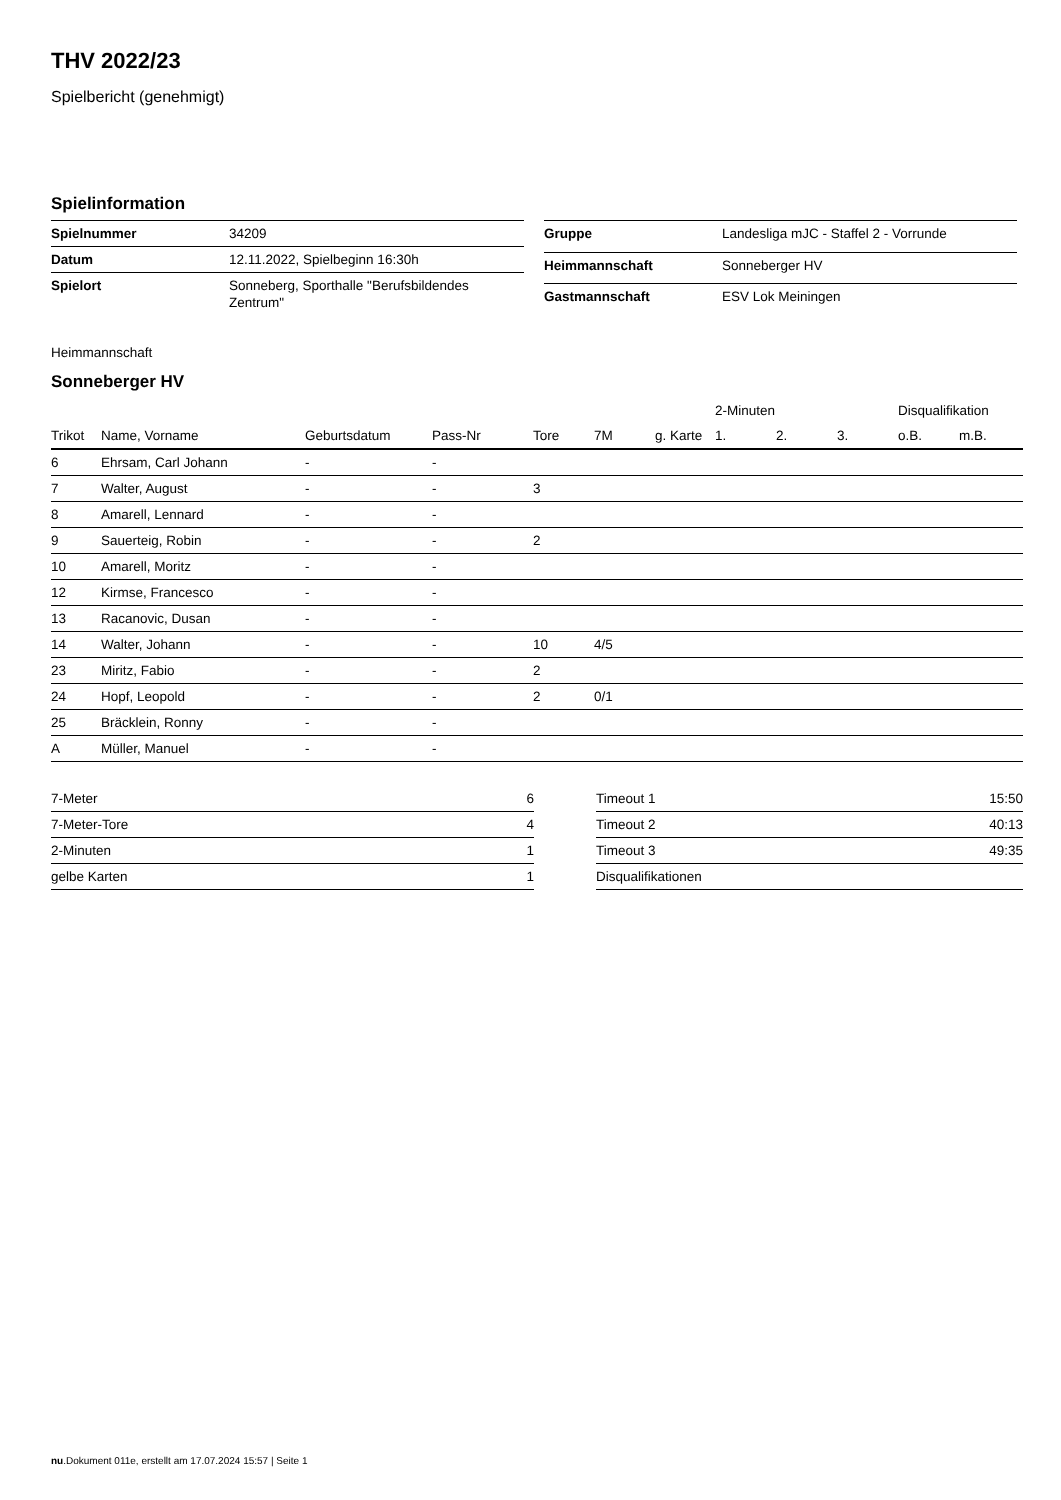THV 2022/23
Spielbericht (genehmigt)
Spielinformation
| Spielnummer | 34209 |
| Datum | 12.11.2022, Spielbeginn 16:30h |
| Spielort | Sonneberg, Sporthalle "Berufsbildendes Zentrum" |
| Gruppe | Landesliga mJC - Staffel 2 - Vorrunde |
| Heimmannschaft | Sonneberger HV |
| Gastmannschaft | ESV Lok Meiningen |
Heimmannschaft
Sonneberger HV
| | | | | | | | | 2-Minuten | | | Disqualifikation | |
| --- | --- | --- | --- | --- | --- | --- | --- | --- | --- | --- | --- | --- |
| Trikot | Name, Vorname | Geburtsdatum | Pass-Nr | Tore | 7M | g. Karte | | 1. | 2. | 3. | o.B. | m.B. |
| 6 | Ehrsam, Carl Johann | - | - | | | | | | | | | |
| 7 | Walter, August | - | - | 3 | | | | | | | | |
| 8 | Amarell, Lennard | - | - | | | | | | | | | |
| 9 | Sauerteig, Robin | - | - | 2 | | | | | | | | |
| 10 | Amarell, Moritz | - | - | | | | | | | | | |
| 12 | Kirmse, Francesco | - | - | | | | | | | | | |
| 13 | Racanovic, Dusan | - | - | | | | | | | | | |
| 14 | Walter, Johann | - | - | 10 | 4/5 | | | | | | | |
| 23 | Miritz, Fabio | - | - | 2 | | | | | | | | |
| 24 | Hopf, Leopold | - | - | 2 | 0/1 | | | | | | | |
| 25 | Bräcklein, Ronny | - | - | | | | | | | | | |
| A | Müller, Manuel | - | - | | | | | | | | | |
| 7-Meter | 6 |
| 7-Meter-Tore | 4 |
| 2-Minuten | 1 |
| gelbe Karten | 1 |
| Timeout 1 | 15:50 |
| Timeout 2 | 40:13 |
| Timeout 3 | 49:35 |
| Disqualifikationen | |
nu.Dokument 011e, erstellt am 17.07.2024 15:57 | Seite 1